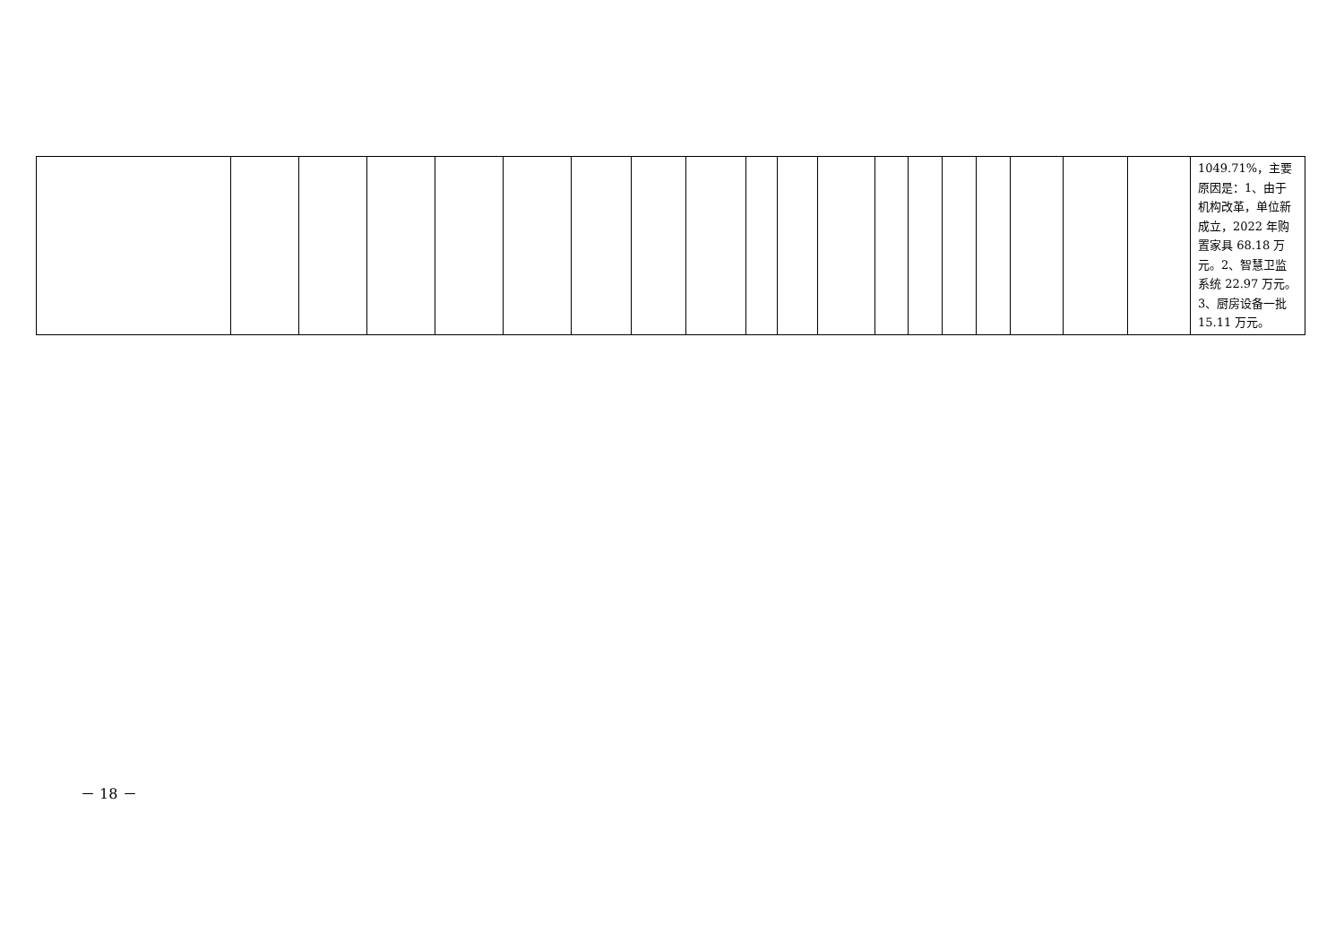| | | | | | | | | | | | | | | | | | | | 1049.71%，主要原因是：1、由于机构改革，单位新成立，2022 年购置家具 68.18 万元。2、智慧卫监系统 22.97 万元。3、厨房设备一批 15.11 万元。 |
－ 18 －